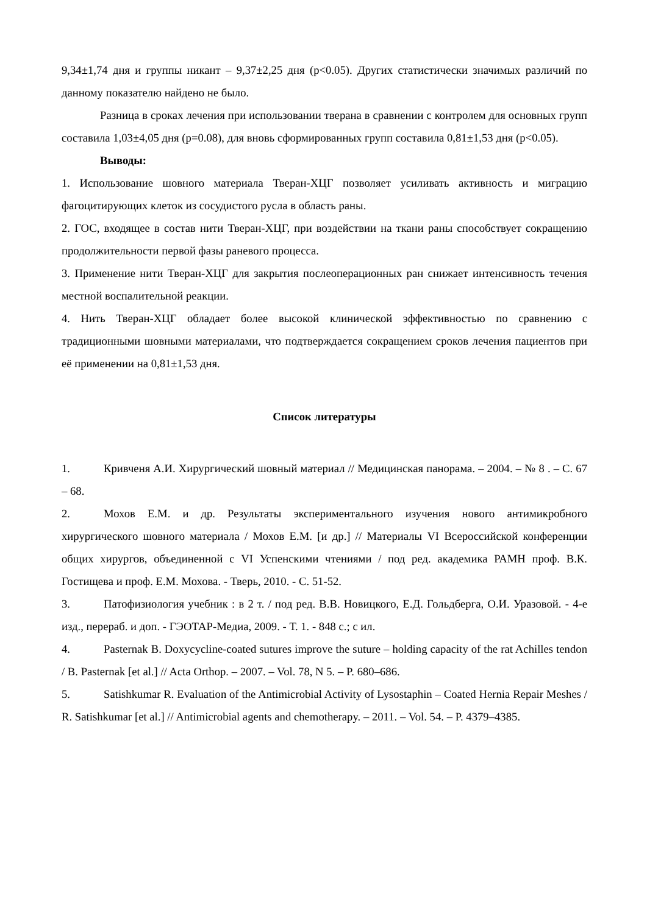9,34±1,74 дня и группы никант – 9,37±2,25 дня (p<0.05). Других статистически значимых различий по данному показателю найдено не было.
Разница в сроках лечения при использовании тверана в сравнении с контролем для основных групп составила 1,03±4,05 дня (p=0.08), для вновь сформированных групп составила 0,81±1,53 дня (p<0.05).
Выводы:
1. Использование шовного материала Тверан-ХЦГ позволяет усиливать активность и миграцию фагоцитирующих клеток из сосудистого русла в область раны.
2. ГОС, входящее в состав нити Тверан-ХЦГ, при воздействии на ткани раны способствует сокращению продолжительности первой фазы раневого процесса.
3. Применение нити Тверан-ХЦГ для закрытия послеоперационных ран снижает интенсивность течения местной воспалительной реакции.
4. Нить Тверан-ХЦГ обладает более высокой клинической эффективностью по сравнению с традиционными шовными материалами, что подтверждается сокращением сроков лечения пациентов при её применении на 0,81±1,53 дня.
Список литературы
1. Кривченя А.И. Хирургический шовный материал // Медицинская панорама. – 2004. – № 8 . – С. 67 – 68.
2. Мохов Е.М. и др. Результаты экспериментального изучения нового антимикробного хирургического шовного материала / Мохов Е.М. [и др.] // Материалы VI Всероссийской конференции общих хирургов, объединенной с VI Успенскими чтениями / под ред. академика РАМН проф. В.К. Гостищева и проф. Е.М. Мохова. - Тверь, 2010. - С. 51-52.
3. Патофизиология учебник : в 2 т. / под ред. В.В. Новицкого, Е.Д. Гольдберга, О.И. Уразовой. - 4-е изд., перераб. и доп. - ГЭОТАР-Медиа, 2009. - Т. 1. - 848 с.; с ил.
4. Pasternak B. Doxycycline-coated sutures improve the suture – holding capacity of the rat Achilles tendon / B. Pasternak [et al.] // Acta Orthop. – 2007. – Vol. 78, N 5. – P. 680–686.
5. Satishkumar R. Evaluation of the Antimicrobial Activity of Lysostaphin – Coated Hernia Repair Meshes / R. Satishkumar [et al.] // Antimicrobial agents and chemotherapy. – 2011. – Vol. 54. – P. 4379–4385.